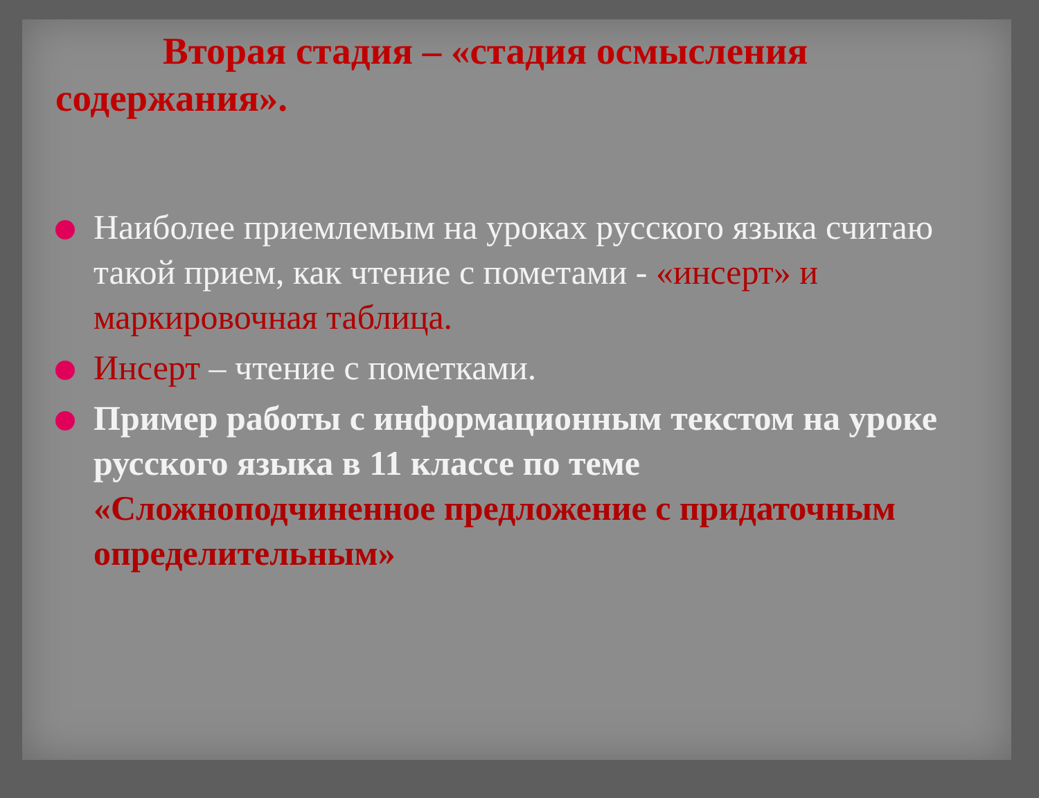Вторая стадия – «стадия осмысления содержания».
Наиболее приемлемым на уроках русского языка считаю такой прием, как чтение с пометами - «инсерт» и маркировочная таблица.
Инсерт – чтение с пометками.
Пример работы с информационным текстом на уроке русского языка в 11 классе по теме «Сложноподчиненное предложение с придаточным определительным»